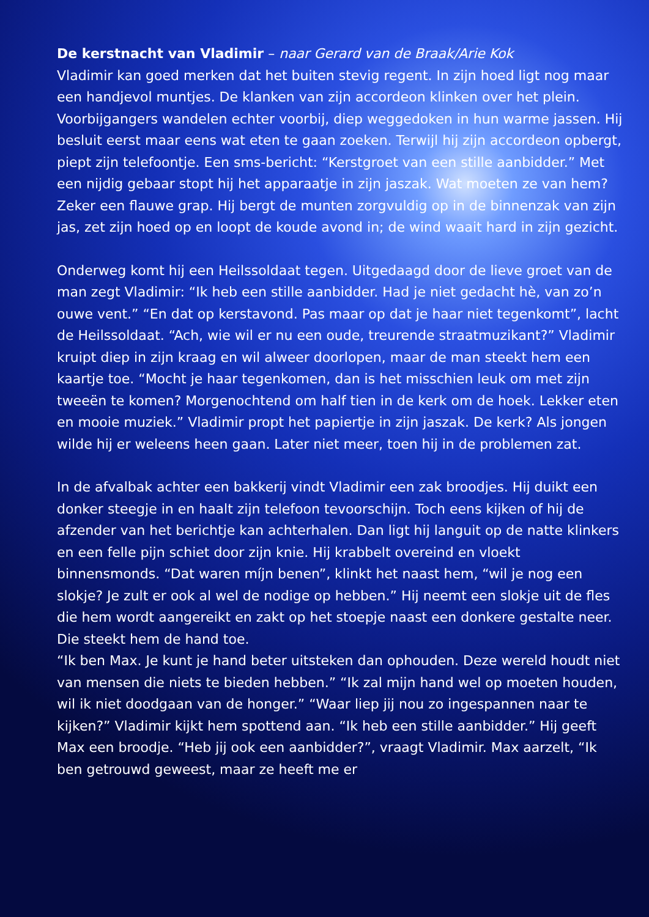De kerstnacht van Vladimir – naar Gerard van de Braak/Arie Kok
Vladimir kan goed merken dat het buiten stevig regent. In zijn hoed ligt nog maar een handjevol muntjes. De klanken van zijn accordeon klinken over het plein. Voorbijgangers wandelen echter voorbij, diep weggedoken in hun warme jassen. Hij besluit eerst maar eens wat eten te gaan zoeken. Terwijl hij zijn accordeon opbergt, piept zijn telefoontje. Een sms-bericht: “Kerstgroet van een stille aanbidder.” Met een nijdig gebaar stopt hij het apparaatje in zijn jaszak. Wat moeten ze van hem? Zeker een flauwe grap. Hij bergt de munten zorgvuldig op in de binnenzak van zijn jas, zet zijn hoed op en loopt de koude avond in; de wind waait hard in zijn gezicht.
Onderweg komt hij een Heilssoldaat tegen. Uitgedaagd door de lieve groet van de man zegt Vladimir: “Ik heb een stille aanbidder. Had je niet gedacht hè, van zo’n ouwe vent.” “En dat op kerstavond. Pas maar op dat je haar niet tegenkomt”, lacht de Heilssoldaat. “Ach, wie wil er nu een oude, treurende straatmuzikant?” Vladimir kruipt diep in zijn kraag en wil alweer doorlopen, maar de man steekt hem een kaartje toe. “Mocht je haar tegenkomen, dan is het misschien leuk om met zijn tweeën te komen? Morgenochtend om half tien in de kerk om de hoek. Lekker eten en mooie muziek.” Vladimir propt het papiertje in zijn jaszak. De kerk? Als jongen wilde hij er weleens heen gaan. Later niet meer, toen hij in de problemen zat.
In de afvalbak achter een bakkerij vindt Vladimir een zak broodjes. Hij duikt een donker steegje in en haalt zijn telefoon tevoorschijn. Toch eens kijken of hij de afzender van het berichtje kan achterhalen. Dan ligt hij languit op de natte klinkers en een felle pijn schiet door zijn knie. Hij krabbelt overeind en vloekt binnensmonds. “Dat waren míjn benen”, klinkt het naast hem, “wil je nog een slokje? Je zult er ook al wel de nodige op hebben.” Hij neemt een slokje uit de fles die hem wordt aangereikt en zakt op het stoepje naast een donkere gestalte neer. Die steekt hem de hand toe.
“Ik ben Max. Je kunt je hand beter uitsteken dan ophouden. Deze wereld houdt niet van mensen die niets te bieden hebben.” “Ik zal mijn hand wel op moeten houden, wil ik niet doodgaan van de honger.” “Waar liep jij nou zo ingespannen naar te kijken?” Vladimir kijkt hem spottend aan. “Ik heb een stille aanbidder.” Hij geeft Max een broodje. “Heb jij ook een aanbidder?”, vraagt Vladimir. Max aarzelt, “Ik ben getrouwd geweest, maar ze heeft me er